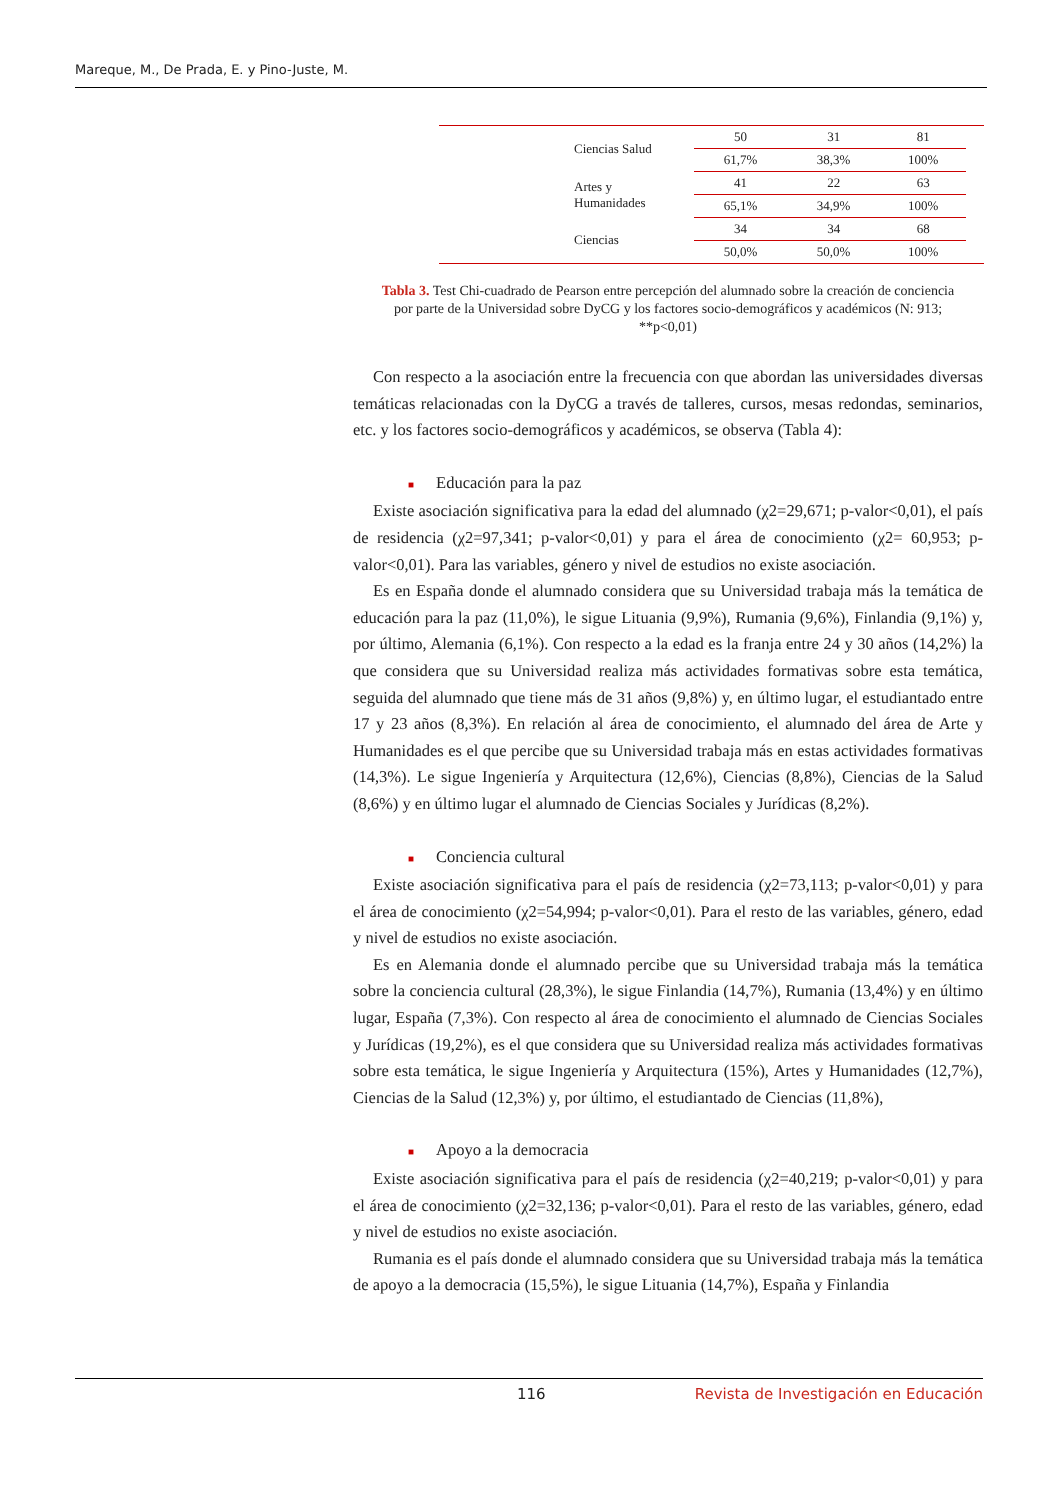Mareque, M., De Prada, E. y Pino-Juste, M.
| Ciencias Salud | 50 | 31 | 81 | |
| | 61,7% | 38,3% | 100% | |
| Artes y Humanidades | 41 | 22 | 63 | |
| | 65,1% | 34,9% | 100% | |
| Ciencias | 34 | 34 | 68 | |
| | 50,0% | 50,0% | 100% | |
Tabla 3. Test Chi-cuadrado de Pearson entre percepción del alumnado sobre la creación de conciencia por parte de la Universidad sobre DyCG y los factores socio-demográficos y académicos (N: 913; **p<0,01)
Con respecto a la asociación entre la frecuencia con que abordan las universidades diversas temáticas relacionadas con la DyCG a través de talleres, cursos, mesas redondas, seminarios, etc. y los factores socio-demográficos y académicos, se observa (Tabla 4):
■ Educación para la paz
Existe asociación significativa para la edad del alumnado (χ2=29,671; p-valor<0,01), el país de residencia (χ2=97,341; p-valor<0,01) y para el área de conocimiento (χ2= 60,953; p-valor<0,01). Para las variables, género y nivel de estudios no existe asociación.
Es en España donde el alumnado considera que su Universidad trabaja más la temática de educación para la paz (11,0%), le sigue Lituania (9,9%), Rumania (9,6%), Finlandia (9,1%) y, por último, Alemania (6,1%). Con respecto a la edad es la franja entre 24 y 30 años (14,2%) la que considera que su Universidad realiza más actividades formativas sobre esta temática, seguida del alumnado que tiene más de 31 años (9,8%) y, en último lugar, el estudiantado entre 17 y 23 años (8,3%). En relación al área de conocimiento, el alumnado del área de Arte y Humanidades es el que percibe que su Universidad trabaja más en estas actividades formativas (14,3%). Le sigue Ingeniería y Arquitectura (12,6%), Ciencias (8,8%), Ciencias de la Salud (8,6%) y en último lugar el alumnado de Ciencias Sociales y Jurídicas (8,2%).
■ Conciencia cultural
Existe asociación significativa para el país de residencia (χ2=73,113; p-valor<0,01) y para el área de conocimiento (χ2=54,994; p-valor<0,01). Para el resto de las variables, género, edad y nivel de estudios no existe asociación.
Es en Alemania donde el alumnado percibe que su Universidad trabaja más la temática sobre la conciencia cultural (28,3%), le sigue Finlandia (14,7%), Rumania (13,4%) y en último lugar, España (7,3%). Con respecto al área de conocimiento el alumnado de Ciencias Sociales y Jurídicas (19,2%), es el que considera que su Universidad realiza más actividades formativas sobre esta temática, le sigue Ingeniería y Arquitectura (15%), Artes y Humanidades (12,7%), Ciencias de la Salud (12,3%) y, por último, el estudiantado de Ciencias (11,8%),
■ Apoyo a la democracia
Existe asociación significativa para el país de residencia (χ2=40,219; p-valor<0,01) y para el área de conocimiento (χ2=32,136; p-valor<0,01). Para el resto de las variables, género, edad y nivel de estudios no existe asociación.
Rumania es el país donde el alumnado considera que su Universidad trabaja más la temática de apoyo a la democracia (15,5%), le sigue Lituania (14,7%), España y Finlandia
116 Revista de Investigación en Educación